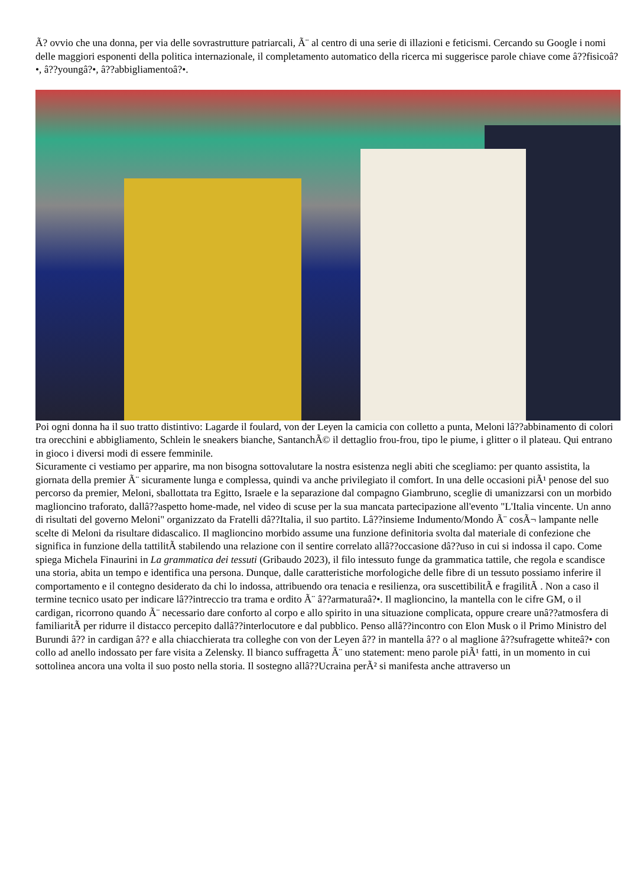Ã? ovvio che una donna, per via delle sovrastrutture patriarcali, Ã¨ al centro di una serie di illazioni e feticismi. Cercando su Google i nomi delle maggiori esponenti della politica internazionale, il completamento automatico della ricerca mi suggerisce parole chiave come â??fisicoâ?•, â??youngâ?•, â??abbigliamentoâ?•.
Poi ogni donna ha il suo tratto distintivo: Lagarde il foulard, von der Leyen la camicia con colletto a punta, Meloni lâ??abbinamento di colori tra orecchini e abbigliamento, Schlein le sneakers bianche, SantanchÃ© il dettaglio frou-frou, tipo le piume, i glitter o il plateau. Qui entrano in gioco i diversi modi di essere femminile.
Sicuramente ci vestiamo per apparire, ma non bisogna sottovalutare la nostra esistenza negli abiti che scegliamo: per quanto assistita, la giornata della premier Ã¨ sicuramente lunga e complessa, quindi va anche privilegiato il comfort. In una delle occasioni piÃ¹ penose del suo percorso da premier, Meloni, sballottata tra Egitto, Israele e la separazione dal compagno Giambruno, sceglie di umanizzarsi con un morbido maglioncino traforato, dallâ??aspetto home-made, nel video di scuse per la sua mancata partecipazione all'evento "L'Italia vincente. Un anno di risultati del governo Meloni" organizzato da Fratelli dâ??Italia, il suo partito. Lâ??insieme Indumento/Mondo Ã¨ cosÃ¬ lampante nelle scelte di Meloni da risultare didascalico. Il maglioncino morbido assume una funzione definitoria svolta dal materiale di confezione che significa in funzione della tattilitÃ stabilendo una relazione con il sentire correlato allâ??occasione dâ??uso in cui si indossa il capo. Come spiega Michela Finaurini in La grammatica dei tessuti (Gribaudo 2023), il filo intessuto funge da grammatica tattile, che regola e scandisce una storia, abita un tempo e identifica una persona. Dunque, dalle caratteristiche morfologiche delle fibre di un tessuto possiamo inferire il comportamento e il contegno desiderato da chi lo indossa, attribuendo ora tenacia e resilienza, ora suscettibilitÃ e fragilitÃ . Non a caso il termine tecnico usato per indicare lâ??intreccio tra trama e ordito Ã¨ â??armaturaâ?•. Il maglioncino, la mantella con le cifre GM, o il cardigan, ricorrono quando Ã¨ necessario dare conforto al corpo e allo spirito in una situazione complicata, oppure creare unâ??atmosfera di familiaritÃ per ridurre il distacco percepito dallâ??interlocutore e dal pubblico. Penso allâ??incontro con Elon Musk o il Primo Ministro del Burundi â?? in cardigan â?? e alla chiacchierata tra colleghe con von der Leyen â?? in mantella â?? o al maglione â??sufragette whiteâ?• con collo ad anello indossato per fare visita a Zelensky. Il bianco suffragetta Ã¨ uno statement: meno parole piÃ¹ fatti, in un momento in cui sottolinea ancora una volta il suo posto nella storia. Il sostegno allâ??Ucraina perÃ² si manifesta anche attraverso un